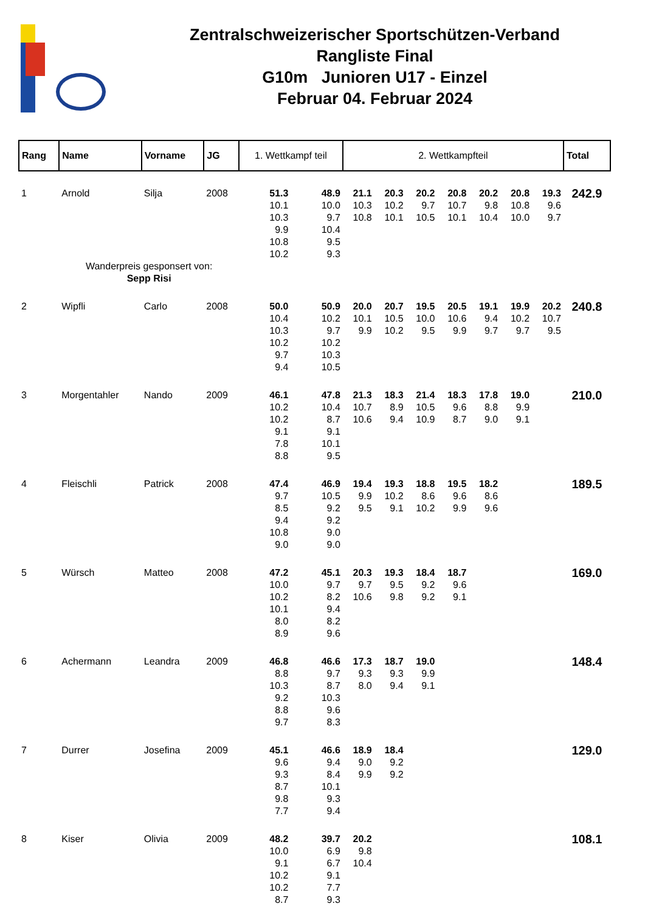Zentralschweizerischer Sportschützen-Verband
Rangliste Final
G10m Junioren U17 - Einzel
Februar 04. Februar 2024
| Rang | Name | Vorname | JG | 1. Wettkampf teil | | 2. Wettkampfteil | | | | | | | Total |
| --- | --- | --- | --- | --- | --- | --- | --- | --- | --- | --- | --- | --- | --- |
| 1 | Arnold | Silja | 2008 | 51.3 10.1 10.3 9.9 10.8 10.2 | 48.9 10.0 9.7 10.4 9.5 9.3 | 21.1 10.3 10.8 | 20.3 10.2 10.1 | 20.2 9.7 10.5 | 20.8 10.7 10.1 | 20.2 9.8 10.4 | 20.8 10.8 10.0 | 19.3 9.6 9.7 | 242.9 |
| | Wanderpreis gesponsert von: Sepp Risi | | | | | | | | | | | | |
| 2 | Wipfli | Carlo | 2008 | 50.0 10.4 10.3 10.2 9.7 9.4 | 50.9 10.2 9.7 10.2 10.3 10.5 | 20.0 10.1 9.9 | 20.7 10.5 10.2 | 19.5 10.0 9.5 | 20.5 10.6 9.9 | 19.1 9.4 9.7 | 19.9 10.2 9.7 | 20.2 10.7 9.5 | 240.8 |
| 3 | Morgentahler | Nando | 2009 | 46.1 10.2 10.2 9.1 7.8 8.8 | 47.8 10.4 8.7 9.1 10.1 9.5 | 21.3 10.7 10.6 | 18.3 8.9 9.4 | 21.4 10.5 10.9 | 18.3 9.6 8.7 | 17.8 8.8 9.0 | 19.0 9.9 9.1 | | 210.0 |
| 4 | Fleischli | Patrick | 2008 | 47.4 9.7 8.5 9.4 10.8 9.0 | 46.9 10.5 9.2 9.2 9.0 9.0 | 19.4 9.9 9.5 | 19.3 10.2 9.1 | 18.8 8.6 10.2 | 19.5 9.6 9.9 | 18.2 8.6 9.6 | | | 189.5 |
| 5 | Würsch | Matteo | 2008 | 47.2 10.0 10.2 10.1 8.0 8.9 | 45.1 9.7 8.2 9.4 8.2 9.6 | 20.3 9.7 10.6 | 19.3 9.5 9.8 | 18.4 9.2 9.2 | 18.7 9.6 9.1 | | | | 169.0 |
| 6 | Achermann | Leandra | 2009 | 46.8 8.8 10.3 9.2 8.8 9.7 | 46.6 9.7 8.7 10.3 9.6 8.3 | 17.3 9.3 8.0 | 18.7 9.3 9.4 | 19.0 9.9 9.1 | | | | | 148.4 |
| 7 | Durrer | Josefina | 2009 | 45.1 9.6 9.3 8.7 9.8 7.7 | 46.6 9.4 8.4 10.1 9.3 9.4 | 18.9 9.0 9.9 | 18.4 9.2 9.2 | | | | | | 129.0 |
| 8 | Kiser | Olivia | 2009 | 48.2 10.0 9.1 10.2 10.2 8.7 | 39.7 6.9 6.7 9.1 7.7 9.3 | 20.2 9.8 10.4 | | | | | | | 108.1 |